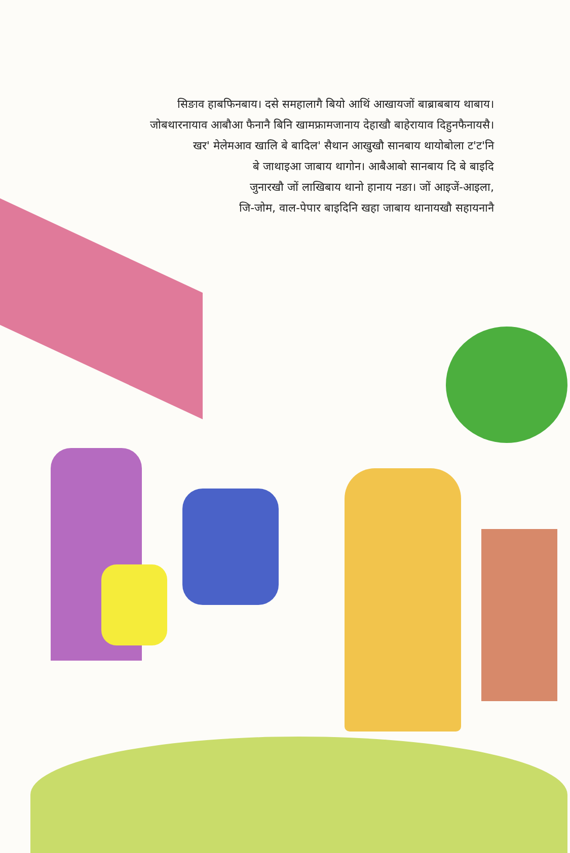सिङाव हाबफिनबाय। दसे समहालागै बियो आथिं आखायजों बाब्राबबाय थाबाय।
जोबथारनायाव आबौआ फैनानै बिनि खामफ्रामजानाय देहाखौ बाहेरायाव दिहुनफैनायसै।
खर' मेलेमआव खालि बे बादिल' सैथान आखुखौ सानबाय थायोबोला ट'ट'नि
बे जाथाइआ जाबाय थागोन। आबैआबो सानबाय दि बे बाइदि
जुनारखौ जों लाखिबाय थानो हानाय नङा। जों आइजें-आइला,
जि-जोम, वाल-पेपार बाइदिनि खहा जाबाय थानायखौ सहायनानै